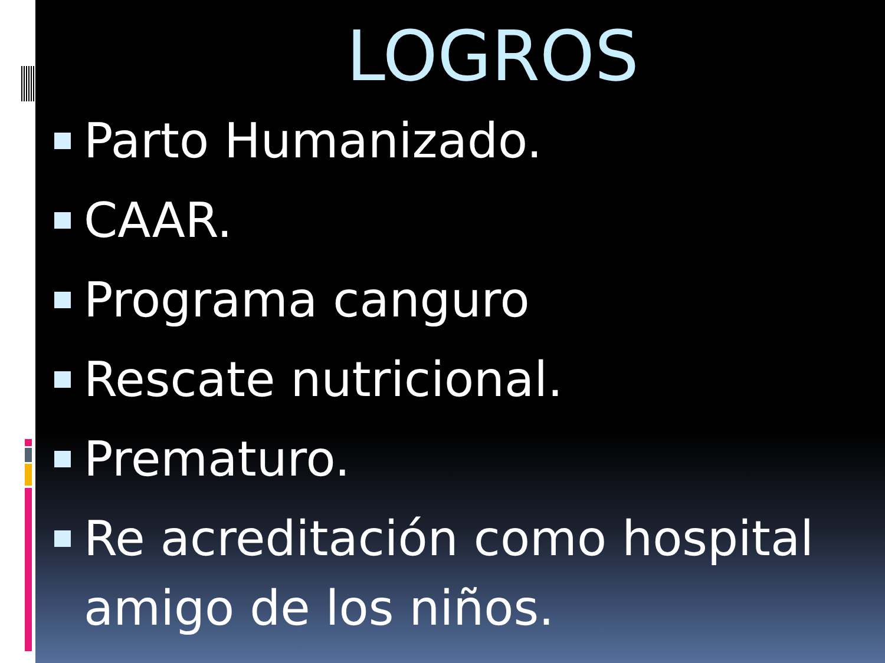LOGROS
Parto Humanizado.
CAAR.
Programa canguro
Rescate nutricional.
Prematuro.
Re acreditación como hospital amigo de los niños.